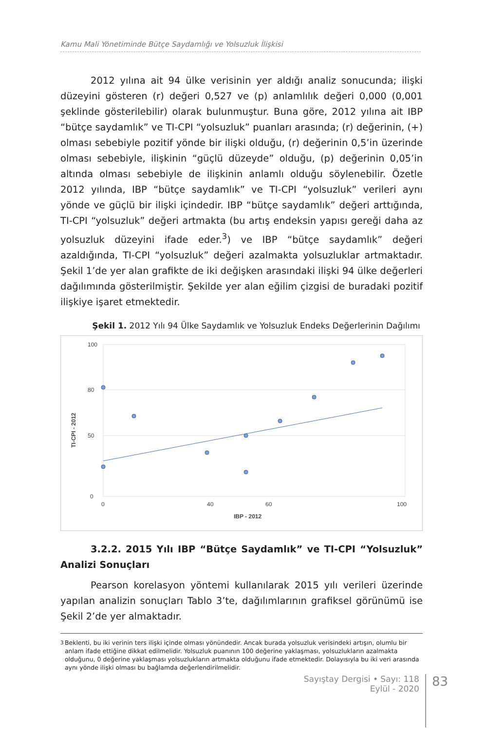Kamu Mali Yönetiminde Bütçe Saydamlığı ve Yolsuzluk İlişkisi
2012 yılına ait 94 ülke verisinin yer aldığı analiz sonucunda; ilişki düzeyini gösteren (r) değeri 0,527 ve (p) anlamlılık değeri 0,000 (0,001 şeklinde gösterilebilir) olarak bulunmuştur. Buna göre, 2012 yılına ait IBP “bütçe saydamlık” ve TI-CPI “yolsuzluk” puanları arasında; (r) değerinin, (+) olması sebebiyle pozitif yönde bir ilişki olduğu, (r) değerinin 0,5’in üzerinde olması sebebiyle, ilişkinin “güçlü düzeyde” olduğu, (p) değerinin 0,05’in altında olması sebebiyle de ilişkinin anlamlı olduğu söylenebilir. Özetle 2012 yılında, IBP “bütçe saydamlık” ve TI-CPI “yolsuzluk” verileri aynı yönde ve güçlü bir ilişki içindedir. IBP “bütçe saydamlık” değeri arttığında, TI-CPI “yolsuzluk” değeri artmakta (bu artış endeksin yapısı gereği daha az yolsuzluk düzeyini ifade eder.<sup>3</sup>) ve IBP “bütçe saydamlık” değeri azaldığında, TI-CPI “yolsuzluk” değeri azalmakta yolsuzluklar artmaktadır. Şekil 1’de yer alan grafikte de iki değişken arasındaki ilişki 94 ülke değerleri dağılımında gösterilmiştir. Şekilde yer alan eğilim çizgisi de buradaki pozitif ilişkiye işaret etmektedir.
Şekil 1. 2012 Yılı 94 Ülke Saydamlık ve Yolsuzluk Endeks Değerlerinin Dağılımı
100
80
50
0
0
40
60
100
IBP - 2012
TI-CPI - 2012
3.2.2. 2015 Yılı IBP “Bütçe Saydamlık” ve TI-CPI “Yolsuzluk” Analizi Sonuçları
Pearson korelasyon yöntemi kullanılarak 2015 yılı verileri üzerinde yapılan analizin sonuçları Tablo 3’te, dağılımlarının grafiksel görünümü ise Şekil 2’de yer almaktadır.
<sup>3</sup> Beklenti, bu iki verinin ters ilişki içinde olması yönündedir. Ancak burada yolsuzluk verisindeki artışın, olumlu bir anlam ifade ettiğine dikkat edilmelidir. Yolsuzluk puanının 100 değerine yaklaşması, yolsuzlukların azalmakta olduğunu, 0 değerine yaklaşması yolsuzlukların artmakta olduğunu ifade etmektedir. Dolayısıyla bu iki veri arasında aynı yönde ilişki olması bu bağlamda değerlendirilmelidir.
Sayıştay Dergisi • Sayı: 118
Eylül - 2020
83